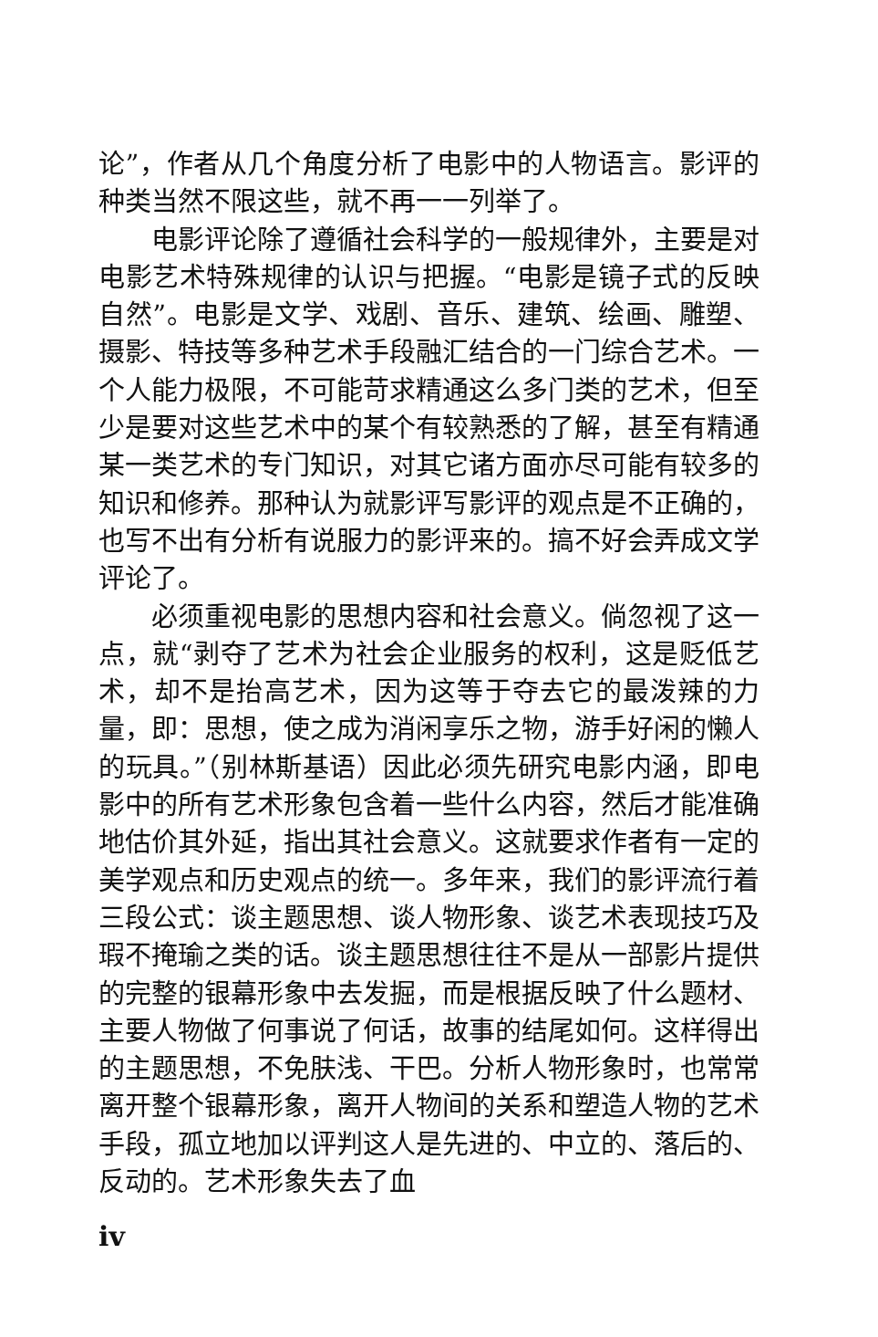论”，作者从几个角度分析了电影中的人物语言。影评的种类当然不限这些，就不再一一列举了。
电影评论除了遵循社会科学的一般规律外，主要是对电影艺术特殊规律的认识与把握。“电影是镜子式的反映自然”。电影是文学、戏剧、音乐、建筑、绘画、雕塑、摄影、特技等多种艺术手段融汇结合的一门综合艺术。一个人能力极限，不可能苛求精通这么多门类的艺术，但至少是要对这些艺术中的某个有较熟悉的了解，甚至有精通某一类艺术的专门知识，对其它诸方面亦尽可能有较多的知识和修养。那种认为就影评写影评的观点是不正确的，也写不出有分析有说服力的影评来的。搞不好会弄成文学评论了。
必须重视电影的思想内容和社会意义。倘忽视了这一点，就“剥夺了艺术为社会企业服务的权利，这是贬低艺术，却不是抬高艺术，因为这等于夺去它的最泼辣的力量，即：思想，使之成为消闲享乐之物，游手好闲的懒人的玩具。”（别林斯基语）因此必须先研究电影内涵，即电影中的所有艺术形象包含着一些什么内容，然后才能准确地估价其外延，指出其社会意义。这就要求作者有一定的美学观点和历史观点的统一。多年来，我们的影评流行着三段公式：谈主题思想、谈人物形象、谈艺术表现技巧及瑕不掩瑜之类的话。谈主题思想往往不是从一部影片提供的完整的银幕形象中去发掘，而是根据反映了什么题材、主要人物做了何事说了何话，故事的结尾如何。这样得出的主题思想，不免肤浅、干巴。分析人物形象时，也常常离开整个银幕形象，离开人物间的关系和塑造人物的艺术手段，孤立地加以评判这人是先进的、中立的、落后的、反动的。艺术形象失去了血
iv